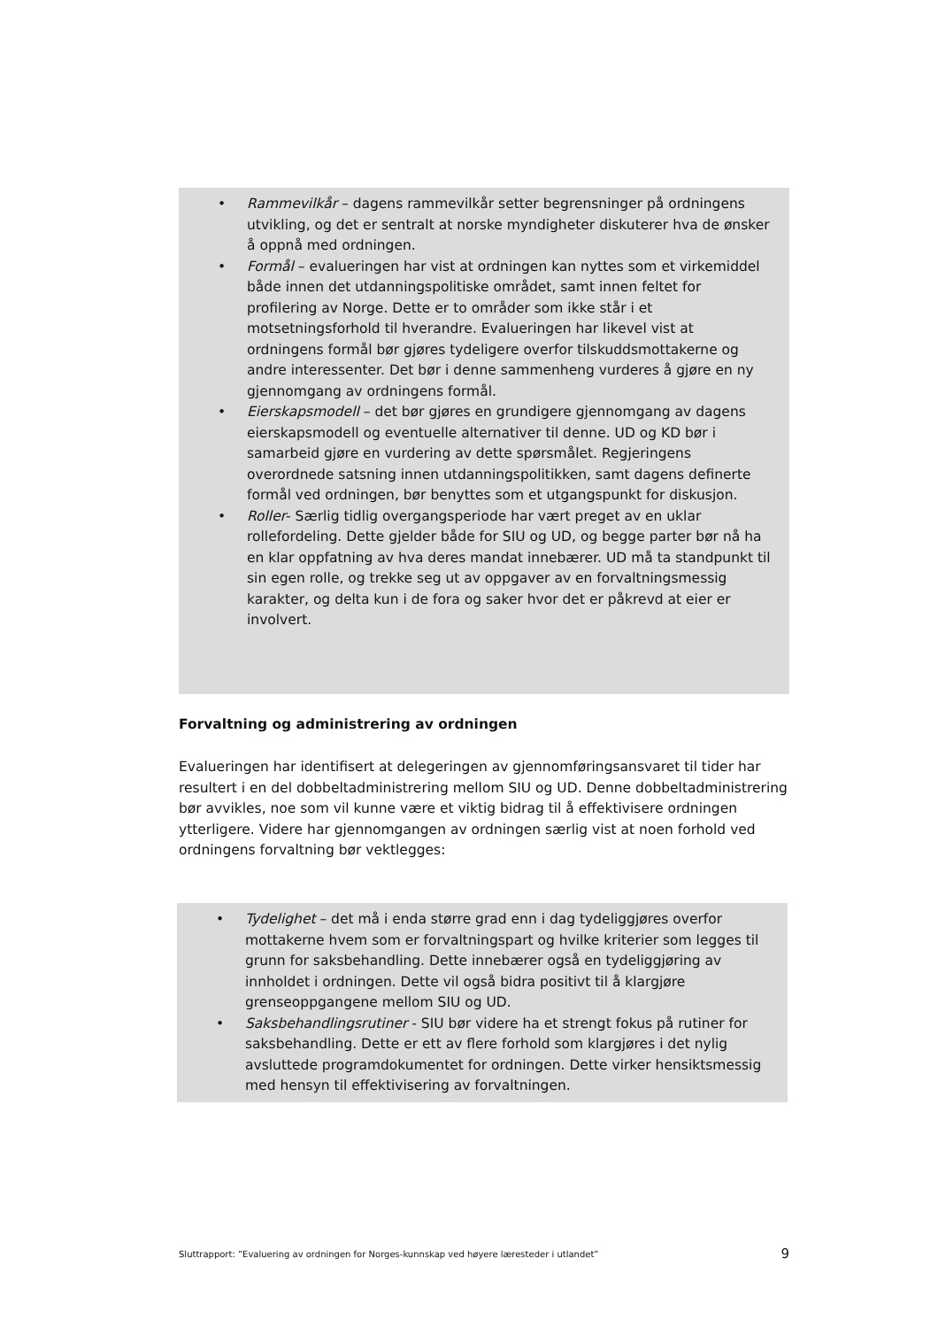• Rammevilkår – dagens rammevilkår setter begrensninger på ordningens utvikling, og det er sentralt at norske myndigheter diskuterer hva de ønsker å oppnå med ordningen.
• Formål – evalueringen har vist at ordningen kan nyttes som et virkemiddel både innen det utdanningspolitiske området, samt innen feltet for profilering av Norge. Dette er to områder som ikke står i et motsetningsforhold til hverandre. Evalueringen har likevel vist at ordningens formål bør gjøres tydeligere overfor tilskuddsmottakerne og andre interessenter. Det bør i denne sammenheng vurderes å gjøre en ny gjennomgang av ordningens formål.
• Eierskapsmodell – det bør gjøres en grundigere gjennomgang av dagens eierskapsmodell og eventuelle alternativer til denne. UD og KD bør i samarbeid gjøre en vurdering av dette spørsmålet. Regjeringens overordnede satsning innen utdanningspolitikken, samt dagens definerte formål ved ordningen, bør benyttes som et utgangspunkt for diskusjon.
• Roller- Særlig tidlig overgangsperiode har vært preget av en uklar rollefordeling. Dette gjelder både for SIU og UD, og begge parter bør nå ha en klar oppfatning av hva deres mandat innebærer. UD må ta standpunkt til sin egen rolle, og trekke seg ut av oppgaver av en forvaltningsmessig karakter, og delta kun i de fora og saker hvor det er påkrevd at eier er involvert.
Forvaltning og administrering av ordningen
Evalueringen har identifisert at delegeringen av gjennomføringsansvaret til tider har resultert i en del dobbeltadministrering mellom SIU og UD. Denne dobbeltadministrering bør avvikles, noe som vil kunne være et viktig bidrag til å effektivisere ordningen ytterligere. Videre har gjennomgangen av ordningen særlig vist at noen forhold ved ordningens forvaltning bør vektlegges:
• Tydelighet – det må i enda større grad enn i dag tydeliggjøres overfor mottakerne hvem som er forvaltningspart og hvilke kriterier som legges til grunn for saksbehandling. Dette innebærer også en tydeliggjøring av innholdet i ordningen. Dette vil også bidra positivt til å klargjøre grenseoppgangene mellom SIU og UD.
• Saksbehandlingsrutiner - SIU bør videre ha et strengt fokus på rutiner for saksbehandling. Dette er ett av flere forhold som klargjøres i det nylig avsluttede programdokumentet for ordningen. Dette virker hensiktsmessig med hensyn til effektivisering av forvaltningen.
Sluttrapport: ”Evaluering av ordningen for Norges-kunnskap ved høyere læresteder i utlandet” 9